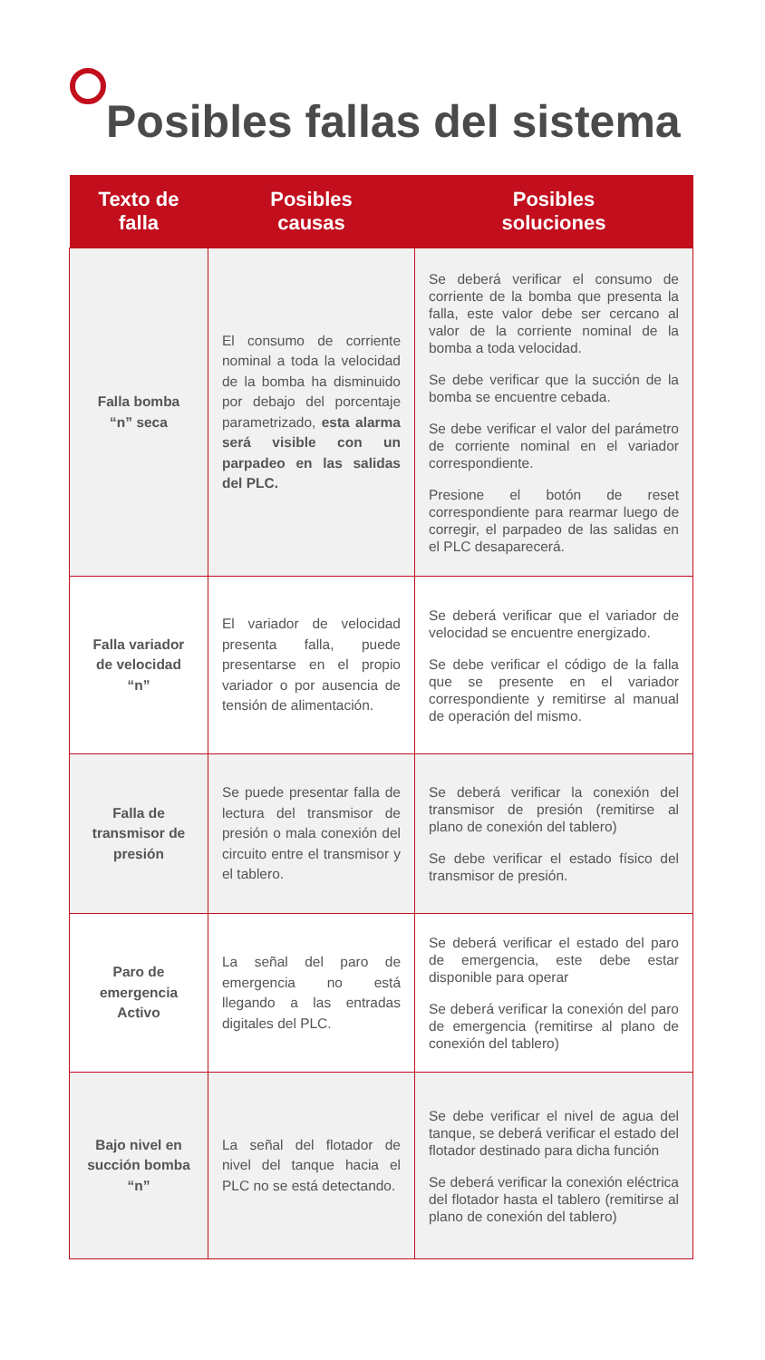Posibles fallas del sistema
| Texto de falla | Posibles causas | Posibles soluciones |
| --- | --- | --- |
| Falla bomba “n” seca | El consumo de corriente nominal a toda la velocidad de la bomba ha disminuido por debajo del porcentaje parametrizado, esta alarma será visible con un parpadeo en las salidas del PLC. | Se deberá verificar el consumo de corriente de la bomba que presenta la falla, este valor debe ser cercano al valor de la corriente nominal de la bomba a toda velocidad. Se debe verificar que la succión de la bomba se encuentre cebada. Se debe verificar el valor del parámetro de corriente nominal en el variador correspondiente. Presione el botón de reset correspondiente para rearmar luego de corregir, el parpadeo de las salidas en el PLC desaparecerá. |
| Falla variador de velocidad “n” | El variador de velocidad presenta falla, puede presentarse en el propio variador o por ausencia de tensión de alimentación. | Se deberá verificar que el variador de velocidad se encuentre energizado. Se debe verificar el código de la falla que se presente en el variador correspondiente y remitirse al manual de operación del mismo. |
| Falla de transmisor de presión | Se puede presentar falla de lectura del transmisor de presión o mala conexión del circuito entre el transmisor y el tablero. | Se deberá verificar la conexión del transmisor de presión (remitirse al plano de conexión del tablero) Se debe verificar el estado físico del transmisor de presión. |
| Paro de emergencia Activo | La señal del paro de emergencia no está llegando a las entradas digitales del PLC. | Se deberá verificar el estado del paro de emergencia, este debe estar disponible para operar Se deberá verificar la conexión del paro de emergencia (remitirse al plano de conexión del tablero) |
| Bajo nivel en succión bomba “n” | La señal del flotador de nivel del tanque hacia el PLC no se está detectando. | Se debe verificar el nivel de agua del tanque, se deberá verificar el estado del flotador destinado para dicha función Se deberá verificar la conexión eléctrica del flotador hasta el tablero (remitirse al plano de conexión del tablero) |